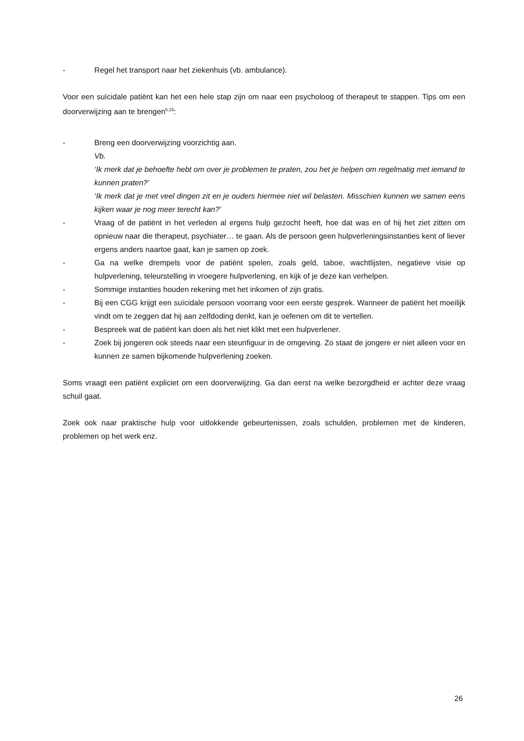- Regel het transport naar het ziekenhuis (vb. ambulance).
Voor een suïcidale patiënt kan het een hele stap zijn om naar een psycholoog of therapeut te stappen. Tips om een doorverwijzing aan te brengen<sup>6,15</sup>:
- Breng een doorverwijzing voorzichtig aan.
Vb.
‘Ik merk dat je behoefte hebt om over je problemen te praten, zou het je helpen om regelmatig met iemand te kunnen praten?’
‘Ik merk dat je met veel dingen zit en je ouders hiermee niet wil belasten. Misschien kunnen we samen eens kijken waar je nog meer terecht kan?’
- Vraag of de patiënt in het verleden al ergens hulp gezocht heeft, hoe dat was en of hij het ziet zitten om opnieuw naar die therapeut, psychiater… te gaan. Als de persoon geen hulpverleningsinstanties kent of liever ergens anders naartoe gaat, kan je samen op zoek.
- Ga na welke drempels voor de patiënt spelen, zoals geld, taboe, wachtlijsten, negatieve visie op hulpverlening, teleurstelling in vroegere hulpverlening, en kijk of je deze kan verhelpen.
- Sommige instanties houden rekening met het inkomen of zijn gratis.
- Bij een CGG krijgt een suïcidale persoon voorrang voor een eerste gesprek. Wanneer de patiënt het moeilijk vindt om te zeggen dat hij aan zelfdoding denkt, kan je oefenen om dit te vertellen.
- Bespreek wat de patiënt kan doen als het niet klikt met een hulpverlener.
- Zoek bij jongeren ook steeds naar een steunfiguur in de omgeving. Zo staat de jongere er niet alleen voor en kunnen ze samen bijkomende hulpverlening zoeken.
Soms vraagt een patiënt expliciet om een doorverwijzing. Ga dan eerst na welke bezorgdheid er achter deze vraag schuil gaat.
Zoek ook naar praktische hulp voor uitlokkende gebeurtenissen, zoals schulden, problemen met de kinderen, problemen op het werk enz.
26